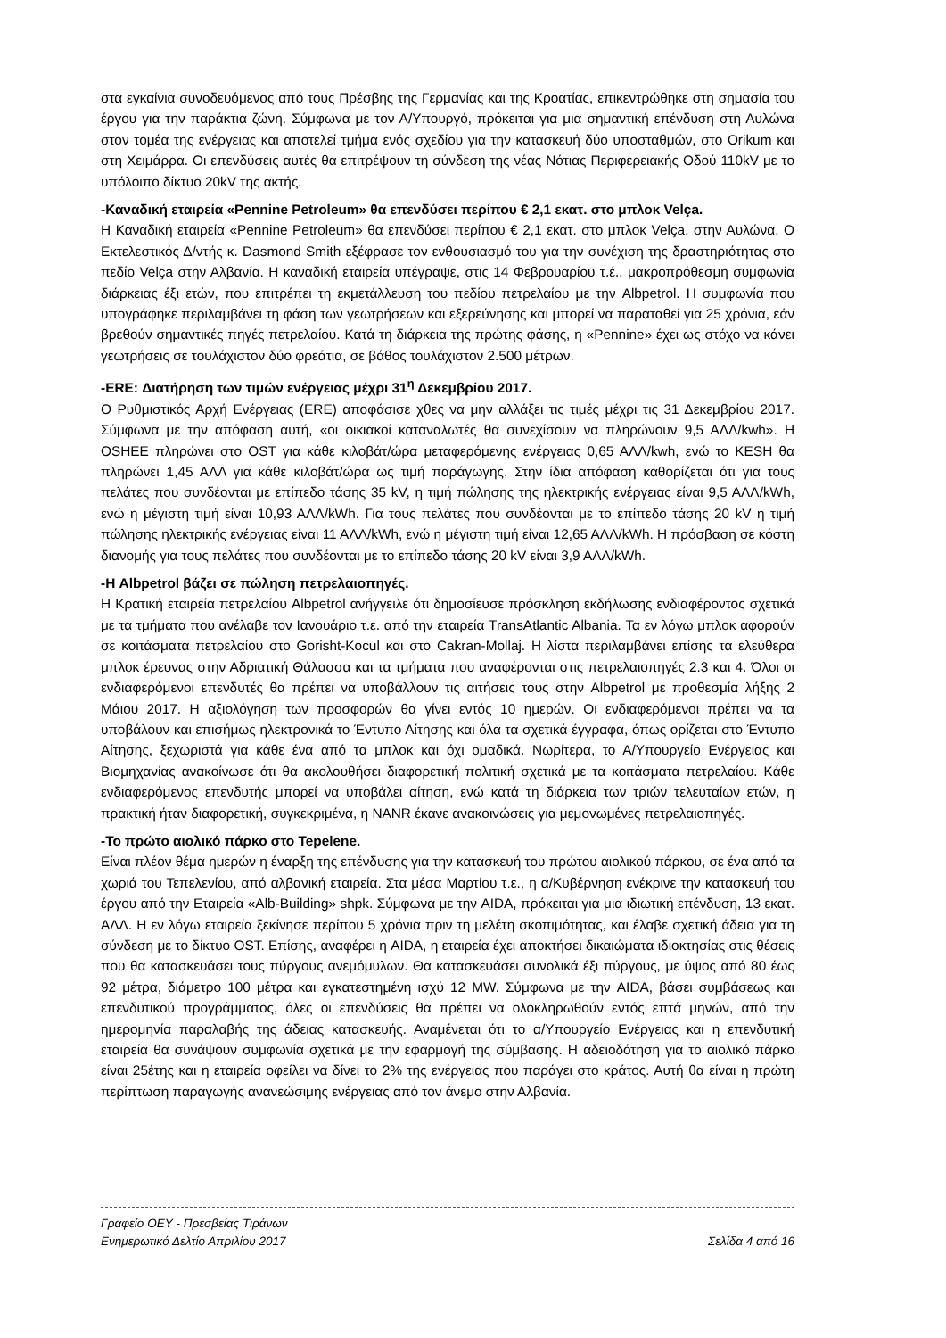στα εγκαίνια συνοδευόμενος από τους Πρέσβης της Γερμανίας και της Κροατίας, επικεντρώθηκε στη σημασία του έργου για την παράκτια ζώνη. Σύμφωνα με τον Α/Υπουργό, πρόκειται για μια σημαντική επένδυση στη Αυλώνα στον τομέα της ενέργειας και αποτελεί τμήμα ενός σχεδίου για την κατασκευή δύο υποσταθμών, στο Orikum και στη Χειμάρρα. Οι επενδύσεις αυτές θα επιτρέψουν τη σύνδεση της νέας Νότιας Περιφερειακής Οδού 110kV με το υπόλοιπο δίκτυο 20kV της ακτής.
-Καναδική εταιρεία «Pennine Petroleum» θα επενδύσει περίπου € 2,1 εκατ. στο μπλοκ Velça.
Η Καναδική εταιρεία «Pennine Petroleum» θα επενδύσει περίπου € 2,1 εκατ. στο μπλοκ Velça, στην Αυλώνα. Ο Εκτελεστικός Δ/ντής κ. Dasmond Smith εξέφρασε τον ενθουσιασμό του για την συνέχιση της δραστηριότητας στο πεδίο Velça στην Αλβανία. Η καναδική εταιρεία υπέγραψε, στις 14 Φεβρουαρίου τ.έ., μακροπρόθεσμη συμφωνία διάρκειας έξι ετών, που επιτρέπει τη εκμετάλλευση του πεδίου πετρελαίου με την Albpetrol. Η συμφωνία που υπογράφηκε περιλαμβάνει τη φάση των γεωτρήσεων και εξερεύνησης και μπορεί να παραταθεί για 25 χρόνια, εάν βρεθούν σημαντικές πηγές πετρελαίου. Κατά τη διάρκεια της πρώτης φάσης, η «Pennine» έχει ως στόχο να κάνει γεωτρήσεις σε τουλάχιστον δύο φρεάτια, σε βάθος τουλάχιστον 2.500 μέτρων.
-ERE: Διατήρηση των τιμών ενέργειας μέχρι 31<sup>η</sup> Δεκεμβρίου 2017.
Ο Ρυθμιστικός Αρχή Ενέργειας (ERE) αποφάσισε χθες να μην αλλάξει τις τιμές μέχρι τις 31 Δεκεμβρίου 2017. Σύμφωνα με την απόφαση αυτή, «οι οικιακοί καταναλωτές θα συνεχίσουν να πληρώνουν 9,5 ΑΛΛ/kwh». Η OSHEE πληρώνει στο OST για κάθε κιλοβάτ/ώρα μεταφερόμενης ενέργειας 0,65 ΑΛΛ/kwh, ενώ το KESH θα πληρώνει 1,45 ΑΛΛ για κάθε κιλοβάτ/ώρα ως τιμή παράγωγης. Στην ίδια απόφαση καθορίζεται ότι για τους πελάτες που συνδέονται με επίπεδο τάσης 35 kV, η τιμή πώλησης της ηλεκτρικής ενέργειας είναι 9,5 ΑΛΛ/kWh, ενώ η μέγιστη τιμή είναι 10,93 ΑΛΛ/kWh. Για τους πελάτες που συνδέονται με το επίπεδο τάσης 20 kV η τιμή πώλησης ηλεκτρικής ενέργειας είναι 11 ΑΛΛ/kWh, ενώ η μέγιστη τιμή είναι 12,65 ΑΛΛ/kWh. Η πρόσβαση σε κόστη διανομής για τους πελάτες που συνδέονται με το επίπεδο τάσης 20 kV είναι 3,9 ΑΛΛ/kWh.
-Η Albpetrol βάζει σε πώληση πετρελαιοπηγές.
Η Κρατική εταιρεία πετρελαίου Albpetrol ανήγγειλε ότι δημοσίευσε πρόσκληση εκδήλωσης ενδιαφέροντος σχετικά με τα τμήματα που ανέλαβε τον Ιανουάριο τ.ε. από την εταιρεία TransAtlantic Albania. Τα εν λόγω μπλοκ αφορούν σε κοιτάσματα πετρελαίου στο Gorisht-Kocul και στο Cakran-Mollaj. Η λίστα περιλαμβάνει επίσης τα ελεύθερα μπλοκ έρευνας στην Αδριατική Θάλασσα και τα τμήματα που αναφέρονται στις πετρελαιοπηγές 2.3 και 4. Όλοι οι ενδιαφερόμενοι επενδυτές θα πρέπει να υποβάλλουν τις αιτήσεις τους στην Albpetrol με προθεσμία λήξης 2 Μάιου 2017. Η αξιολόγηση των προσφορών θα γίνει εντός 10 ημερών. Οι ενδιαφερόμενοι πρέπει να τα υποβάλουν και επισήμως ηλεκτρονικά το Έντυπο Αίτησης και όλα τα σχετικά έγγραφα, όπως ορίζεται στο Έντυπο Αίτησης, ξεχωριστά για κάθε ένα από τα μπλοκ και όχι ομαδικά. Νωρίτερα, το Α/Υπουργείο Ενέργειας και Βιομηχανίας ανακοίνωσε ότι θα ακολουθήσει διαφορετική πολιτική σχετικά με τα κοιτάσματα πετρελαίου. Κάθε ενδιαφερόμενος επενδυτής μπορεί να υποβάλει αίτηση, ενώ κατά τη διάρκεια των τριών τελευταίων ετών, η πρακτική ήταν διαφορετική, συγκεκριμένα, η NANR έκανε ανακοινώσεις για μεμονωμένες πετρελαιοπηγές.
-Το πρώτο αιολικό πάρκο στο Tepelene.
Είναι πλέον θέμα ημερών η έναρξη της επένδυσης για την κατασκευή του πρώτου αιολικού πάρκου, σε ένα από τα χωριά του Τεπελενίου, από αλβανική εταιρεία. Στα μέσα Μαρτίου τ.ε., η α/Κυβέρνηση ενέκρινε την κατασκευή του έργου από την Εταιρεία «Alb-Building» shpk. Σύμφωνα με την AIDA, πρόκειται για μια ιδιωτική επένδυση, 13 εκατ. ΑΛΛ. Η εν λόγω εταιρεία ξεκίνησε περίπου 5 χρόνια πριν τη μελέτη σκοπιμότητας, και έλαβε σχετική άδεια για τη σύνδεση με το δίκτυο OST. Επίσης, αναφέρει η AIDA, η εταιρεία έχει αποκτήσει δικαιώματα ιδιοκτησίας στις θέσεις που θα κατασκευάσει τους πύργους ανεμόμυλων. Θα κατασκευάσει συνολικά έξι πύργους, με ύψος από 80 έως 92 μέτρα, διάμετρο 100 μέτρα και εγκατεστημένη ισχύ 12 MW. Σύμφωνα με την AIDA, βάσει συμβάσεως και επενδυτικού προγράμματος, όλες οι επενδύσεις θα πρέπει να ολοκληρωθούν εντός επτά μηνών, από την ημερομηνία παραλαβής της άδειας κατασκευής. Αναμένεται ότι το α/Υπουργείο Ενέργειας και η επενδυτική εταιρεία θα συνάψουν συμφωνία σχετικά με την εφαρμογή της σύμβασης. Η αδειοδότηση για το αιολικό πάρκο είναι 25έτης και η εταιρεία οφείλει να δίνει το 2% της ενέργειας που παράγει στο κράτος. Αυτή θα είναι η πρώτη περίπτωση παραγωγής ανανεώσιμης ενέργειας από τον άνεμο στην Αλβανία.
Γραφείο ΟΕΥ - Πρεσβείας Τιράνων
Ενημερωτικό Δελτίο Απριλίου 2017 Σελίδα 4 από 16